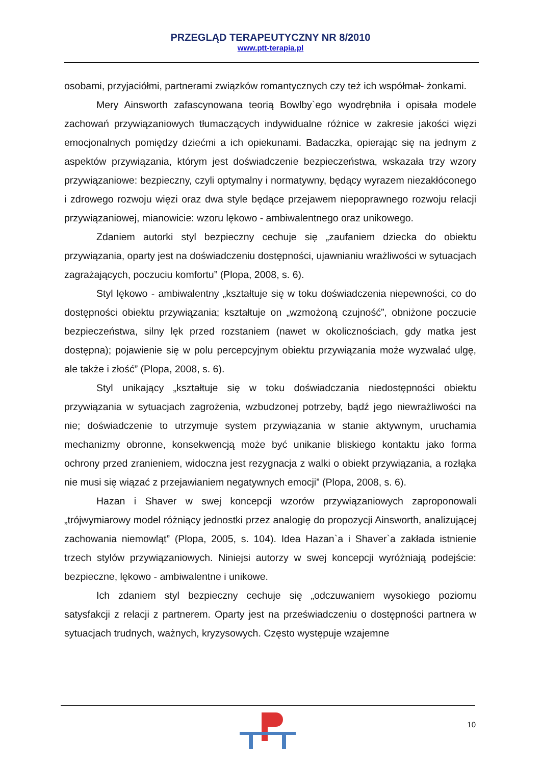PRZEGLĄD TERAPEUTYCZNY NR 8/2010
www.ptt-terapia.pl
osobami, przyjaciółmi, partnerami związków romantycznych czy też ich współmał- żonkami.
Mery Ainsworth zafascynowana teorią Bowlby`ego wyodrębniła i opisała modele zachowań przywiązaniowych tłumaczących indywidualne różnice w zakresie jakości więzi emocjonalnych pomiędzy dziećmi a ich opiekunami. Badaczka, opierając się na jednym z aspektów przywiązania, którym jest doświadczenie bezpieczeństwa, wskazała trzy wzory przywiązaniowe: bezpieczny, czyli optymalny i normatywny, będący wyrazem niezakłóconego i zdrowego rozwoju więzi oraz dwa style będące przejawem niepoprawnego rozwoju relacji przywiązaniowej, mianowicie: wzoru lękowo - ambiwalentnego oraz unikowego.
Zdaniem autorki styl bezpieczny cechuje się „zaufaniem dziecka do obiektu przywiązania, oparty jest na doświadczeniu dostępności, ujawnianiu wrażliwości w sytuacjach zagrażających, poczuciu komfortu” (Plopa, 2008, s. 6).
Styl lękowo - ambiwalentny „kształtuje się w toku doświadczenia niepewności, co do dostępności obiektu przywiązania; kształtuje on „wzmożoną czujność”, obniżone poczucie bezpieczeństwa, silny lęk przed rozstaniem (nawet w okolicznościach, gdy matka jest dostępna); pojawienie się w polu percepcyjnym obiektu przywiązania może wyzwalać ulgę, ale także i złość” (Plopa, 2008, s. 6).
Styl unikający „kształtuje się w toku doświadczania niedostępności obiektu przywiązania w sytuacjach zagrożenia, wzbudzonej potrzeby, bądź jego niewrażliwości na nie; doświadczenie to utrzymuje system przywiązania w stanie aktywnym, uruchamia mechanizmy obronne, konsekwencją może być unikanie bliskiego kontaktu jako forma ochrony przed zranieniem, widoczna jest rezygnacja z walki o obiekt przywiązania, a rozłąka nie musi się wiązać z przejawianiem negatywnych emocji” (Plopa, 2008, s. 6).
Hazan i Shaver w swej koncepcji wzorów przywiązaniowych zaproponowali „trójwymiarowy model różniący jednostki przez analogię do propozycji Ainsworth, analizującej zachowania niemowląt” (Plopa, 2005, s. 104). Idea Hazan`a i Shaver`a zakłada istnienie trzech stylów przywiązaniowych. Niniejsi autorzy w swej koncepcji wyróżniają podejście: bezpieczne, lękowo - ambiwalentne i unikowe.
Ich zdaniem styl bezpieczny cechuje się „odczuwaniem wysokiego poziomu satysfakcji z relacji z partnerem. Oparty jest na przeświadczeniu o dostępności partnera w sytuacjach trudnych, ważnych, kryzysowych. Często występuje wzajemne
10